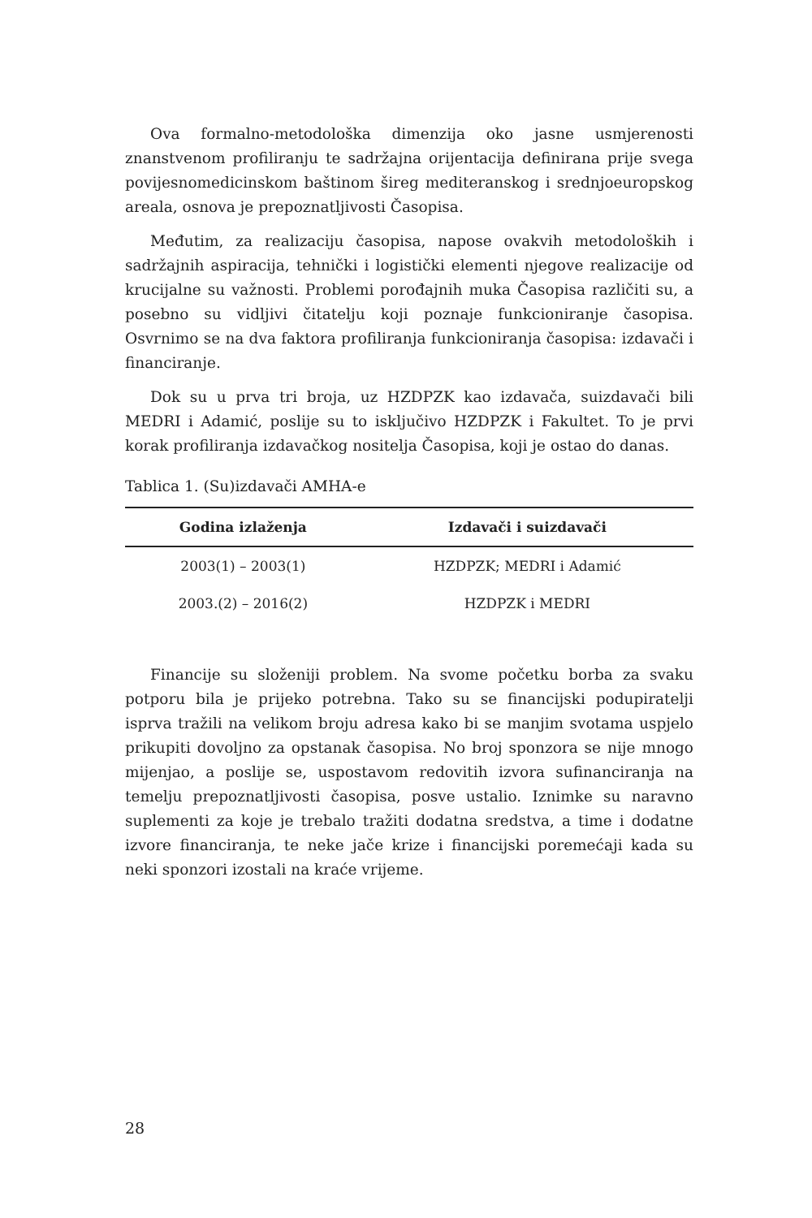Ova formalno-metodološka dimenzija oko jasne usmjerenosti znanstvenom profiliranju te sadržajna orijentacija definirana prije svega povijesnomedicinskom baštinom šireg mediteranskog i srednjoeuropskog areala, osnova je prepoznatljivosti Časopisa.
Međutim, za realizaciju časopisa, napose ovakvih metodoloških i sadržajnih aspiracija, tehnički i logistički elementi njegove realizacije od krucijalne su važnosti. Problemi porođajnih muka Časopisa različiti su, a posebno su vidljivi čitatelju koji poznaje funkcioniranje časopisa. Osvrnimo se na dva faktora profiliranja funkcioniranja časopisa: izdavači i financiranje.
Dok su u prva tri broja, uz HZDPZK kao izdavača, suizdavači bili MEDRI i Adamić, poslije su to isključivo HZDPZK i Fakultet. To je prvi korak profiliranja izdavačkog nositelja Časopisa, koji je ostao do danas.
Tablica 1. (Su)izdavači AMHA-e
| Godina izlaženja | Izdavači i suizdavači |
| --- | --- |
| 2003(1) – 2003(1) | HZDPZK; MEDRI i Adamić |
| 2003.(2) – 2016(2) | HZDPZK i MEDRI |
Financije su složeniji problem. Na svome početku borba za svaku potporu bila je prijeko potrebna. Tako su se financijski podupiratelji isprva tražili na velikom broju adresa kako bi se manjim svotama uspjelo prikupiti dovoljno za opstanak časopisa. No broj sponzora se nije mnogo mijenjao, a poslije se, uspostavom redovitih izvora sufinanciranja na temelju prepoznatljivosti časopisa, posve ustalio. Iznimke su naravno suplementi za koje je trebalo tražiti dodatna sredstva, a time i dodatne izvore financiranja, te neke jače krize i financijski poremećaji kada su neki sponzori izostali na kraće vrijeme.
28